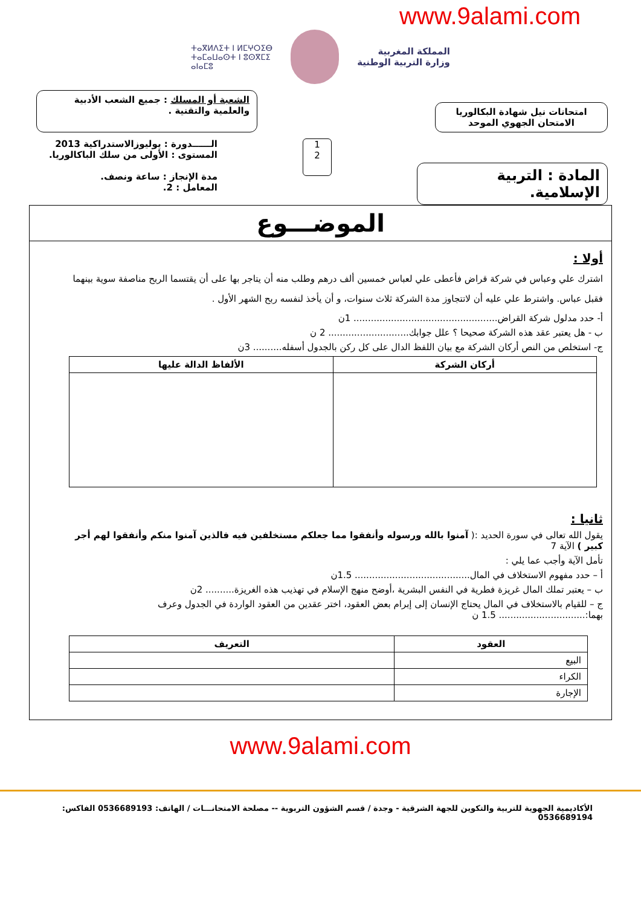www.9alami.com
المملكة المغربية
وزارة التربية الوطنية
ⵜⴰⴳⵍⴷⵉⵜ ⵏ ⵍⵎⵖⵔⵉⴱ
ⵜⴰⵎⴰⵡⴰⵙⵜ ⵏ ⵓⵙⴳⵎⵉ
ⴰⵏⴰⵎⵓ
امتحانات نيل شهادة البكالوريا
الامتحان الجهوي الموحد
الشعبة أو المسلك : جميع الشعب الأدبية
والعلمية والتقنية .
المادة : التربية الإسلامية.
1
2
الــــــدورة : يوليوزالاستدراكية 2013
المستوى : الأولى من سلك الباكالوريا.
مدة الإنجاز : ساعة ونصف.
المعامل : 2.
الموضـــوع
أولا :
اشترك علي وعباس في شركة قراض فأعطى علي لعباس خمسين ألف درهم وطلب منه أن يتاجر بها على أن يقتسما الربح مناصفة سوية بينهما فقبل عباس. واشترط علي عليه أن لاتتجاوز مدة الشركة ثلاث سنوات، و أن يأخذ لنفسه ربح الشهر الأول .
أ- حدد مدلول شركة القراض.................................................. 1ن
ب - هل يعتبر عقد هذه الشركة صحيحا ؟ علل جوابك............................ 2 ن
ج- استخلص من النص أركان الشركة مع بيان اللفظ الدال على كل ركن بالجدول أسفله.......... 3ن
| أركان الشركة | الألفاظ الدالة عليها |
| --- | --- |
ثانيا :
يقول الله تعالى في سورة الحديد :( آمنوا بالله ورسوله وأنفقوا مما جعلكم مستخلفين فيه فالذين آمنوا منكم وأنفقوا لهم أجر كبير ) الآية 7
تأمل الآية وأجب عما يلي :
أ – حدد مفهوم الاستخلاف في المال........................................ 1.5ن
ب – يعتبر تملك المال غريزة فطرية في النفس البشرية ،أوضح منهج الإسلام في تهذيب هذه الغريزة.......... 2ن
ج – للقيام بالاستخلاف في المال يحتاج الإنسان إلى إبرام بعض العقود، اختر عقدين من العقود الواردة في الجدول وعرف بهما:.............................. 1.5 ن
| العقود | التعريف |
| --- | --- |
| البيع | |
| الكراء | |
| الإجارة | |
www.9alami.com
الأكاديمية الجهوية للتربية والتكوين للجهة الشرقية - وجدة / قسم الشؤون التربوية -- مصلحة الامتحانـــات / الهاتف: 0536689193 الفاكس: 0536689194